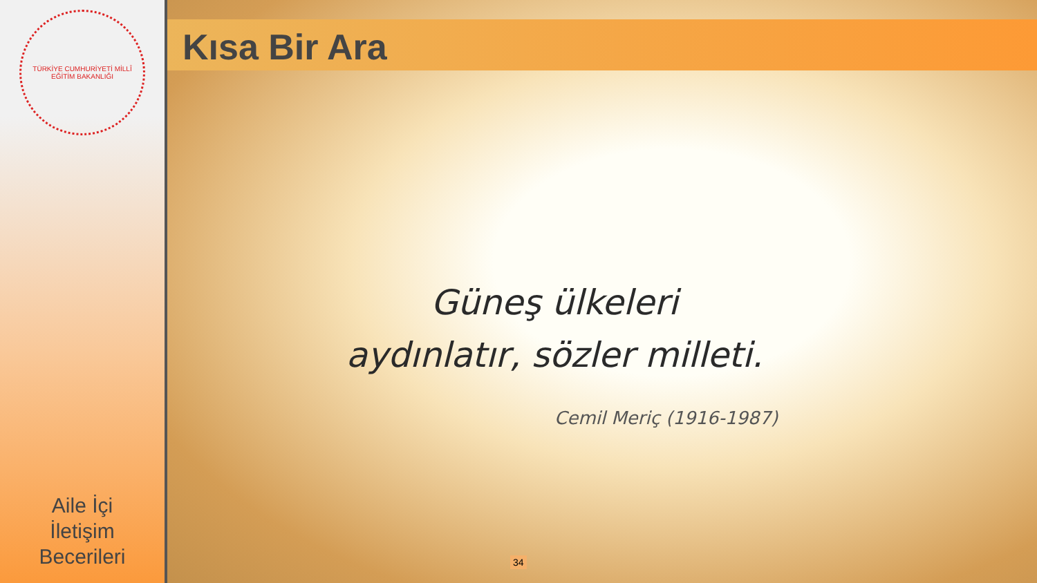TÜRKİYE CUMHURİYETİ MİLLÎ EĞİTİM BAKANLIĞI
Aile İçi
İletişim
Becerileri
Kısa Bir Ara
Güneş ülkeleri aydınlatır, sözler milleti.
Cemil Meriç (1916-1987)
34